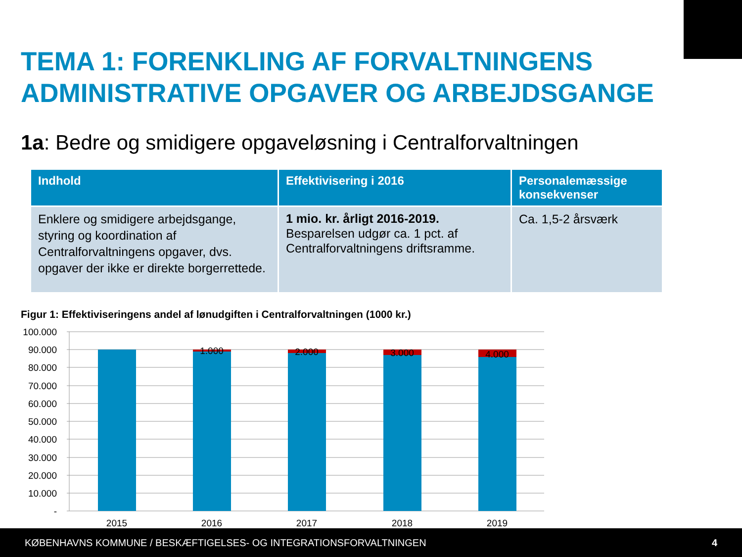TEMA 1: FORENKLING AF FORVALTNINGENS ADMINISTRATIVE OPGAVER OG ARBEJDSGANGE
1a: Bedre og smidigere opgaveløsning i Centralforvaltningen
| Indhold | Effektivisering i 2016 | Personalemæssige konsekvenser |
| --- | --- | --- |
| Enklere og smidigere arbejdsgange, styring og koordination af Centralforvaltningens opgaver, dvs. opgaver der ikke er direkte borgerrettede. | 1 mio. kr. årligt 2016-2019. Besparelsen udgør ca. 1 pct. af Centralforvaltningens driftsramme. | Ca. 1,5-2 årsværk |
Figur 1: Effektiviseringens andel af lønudgiften i Centralforvaltningen (1000 kr.)
100.000
90.000
80.000
70.000
60.000
50.000
40.000
30.000
20.000
10.000
-
1.000
2.000
3.000
4.000
2015
2016
2017
2018
2019
KØBENHAVNS KOMMUNE / BESKÆFTIGELSES- OG INTEGRATIONSFORVALTNINGEN 4